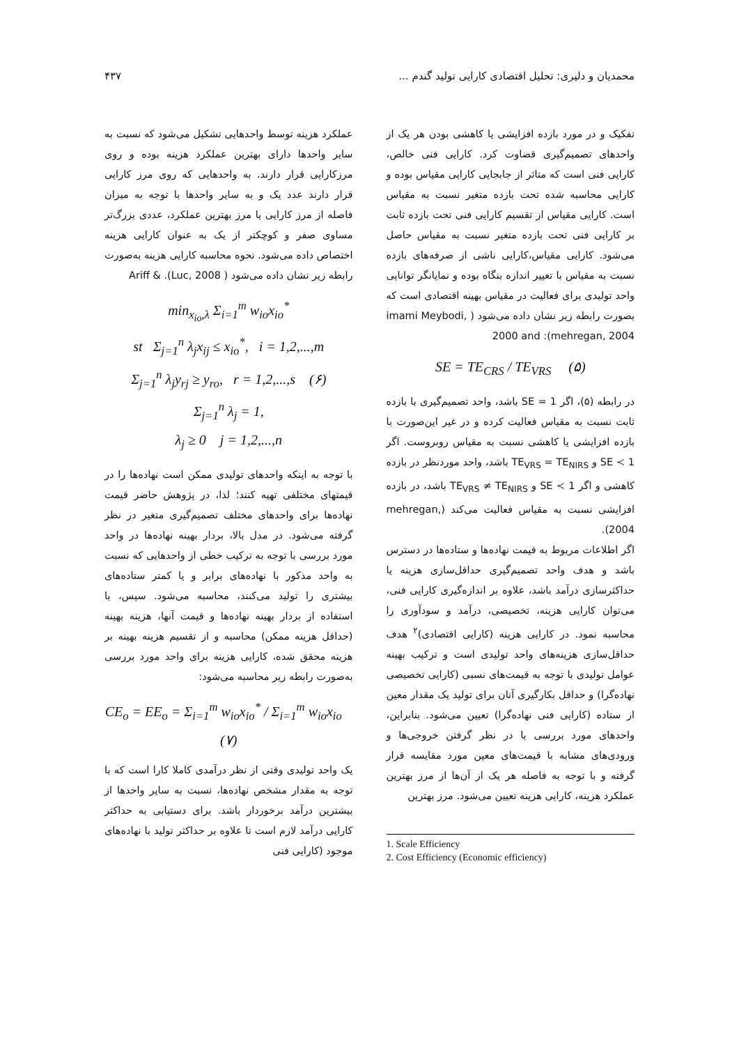محمدیان و دلیری: تحلیل اقتصادی کارایی تولید گندم ... ۴۳۷
تفکیک و در مورد بازده افزایشی یا کاهشی بودن هر یک از واحدهای تصمیم‌گیری قضاوت کرد. کارایی فنی خالص، کارایی فنی است که متاثر از جابجایی کارایی مقیاس بوده و کارایی محاسبه شده تحت بازده متغیر نسبت به مقیاس است. کارایی مقیاس از تقسیم کارایی فنی تحت بازده ثابت بر کارایی فنی تحت بازده متغیر نسبت به مقیاس حاصل می‌شود. کارایی مقیاس،کارایی ناشی از صرفه‌های بازده نسبت به مقیاس با تغییر اندازه بنگاه بوده و نمایانگر توانایی واحد تولیدی برای فعالیت در مقیاس بهینه اقتصادی است که بصورت رابطه زیر نشان داده می‌شود ( imami Meybodi, 2000 and :(mehregan, 2004
SE = TE<sub>CRS</sub> / TE<sub>VRS</sub> (۵)
در رابطه (۵)، اگر SE = 1 باشد، واحد تصمیم‌گیری با بازده ثابت نسبت به مقیاس فعالیت کرده و در غیر این‌صورت با بازده افزایشی یا کاهشی نسبت به مقیاس روبروست. اگر SE ≺ 1 و TE<sub>VRS</sub> = TE<sub>NIRS</sub> باشد، واحد موردنظر در بازده کاهشی و اگر SE ≺ 1 و TE<sub>VRS</sub> ≠ TE<sub>NIRS</sub> باشد، در بازده افزایشی نسبت به مقیاس فعالیت می‌کند (mehregan, 2004).
اگر اطلاعات مربوط به قیمت نهاده‌ها و ستاده‌ها در دسترس باشد و هدف واحد تصمیم‌گیری حداقل‌سازی هزینه یا حداکثرسازی درآمد باشد، علاوه بر اندازه‌گیری کارایی فنی، می‌توان کارایی هزینه، تخصیصی، درآمد و سودآوری را محاسبه نمود. در کارایی هزینه (کارایی اقتصادی)<sup>۲</sup> هدف حداقل‌سازی هزینه‌های واحد تولیدی است و ترکیب بهینه عوامل تولیدی با توجه به قیمت‌های نسبی (کارایی تخصیصی نهاده‌گرا) و حداقل بکارگیری آنان برای تولید یک مقدار معین از ستاده (کارایی فنی نهاده‌گرا) تعیین می‌شود. بنابراین، واحدهای مورد بررسی با در نظر گرفتن خروجی‌ها و ورودی‌های مشابه با قیمت‌های معین مورد مقایسه قرار گرفته و با توجه به فاصله هر یک از آن‌ها از مرز بهترین عملکرد هزینه، کارایی هزینه تعیین می‌شود. مرز بهترین
1. Scale Efficiency
2. Cost Efficiency (Economic efficiency)
عملکرد هزینه توسط واحدهایی تشکیل می‌شود که نسبت به سایر واحدها دارای بهترین عملکرد هزینه بوده و روی مرزکارایی قرار دارند. به واحدهایی که روی مرز کارایی قرار دارند عدد یک و به سایر واحدها با توجه به میزان فاصله از مرز کارایی یا مرز بهترین عملکرد، عددی بزرگ‌تر مساوی صفر و کوچکتر از یک به عنوان کارایی هزینه اختصاص داده می‌شود. نحوه محاسبه کارایی هزینه به‌صورت رابطه زیر نشان داده می‌شود ( Ariff & .(Luc, 2008
min<sub>x<sub>io</sub>,λ</sub> Σ<sub>i=1</sub><sup>m</sup> w<sub>io</sub>x<sub>io</sub><sup>*</sup>
st Σ<sub>j=1</sub><sup>n</sup> λ<sub>j</sub>x<sub>ij</sub> ≤ x<sub>io</sub><sup>*</sup>, i = 1,2,...,m
Σ<sub>j=1</sub><sup>n</sup> λ<sub>j</sub>y<sub>rj</sub> ≥ y<sub>ro</sub>, r = 1,2,...,s (۶)
Σ<sub>j=1</sub><sup>n</sup> λ<sub>j</sub> = 1,
λ<sub>j</sub> ≥ 0 j = 1,2,...,n
با توجه به اینکه واحدهای تولیدی ممکن است نهاده‌ها را در قیمتهای مختلفی تهیه کنند؛ لذا، در پژوهش حاضر قیمت نهاده‌ها برای واحدهای مختلف تصمیم‌گیری متغیر در نظر گرفته می‌شود. در مدل بالا، بردار بهینه نهاده‌ها در واحد مورد بررسی با توجه به ترکیب خطی از واحدهایی که نسبت به واحد مذکور با نهاده‌های برابر و یا کمتر ستاده‌های بیشتری را تولید می‌کنند، محاسبه می‌شود. سپس، با استفاده از بردار بهینه نهاده‌ها و قیمت آنها، هزینه بهینه (حداقل هزینه ممکن) محاسبه و از تقسیم هزینه بهینه بر هزینه محقق شده، کارایی هزینه برای واحد مورد بررسی به‌صورت رابطه زیر محاسبه می‌شود:
CE<sub>o</sub> = EE<sub>o</sub> = Σ<sub>i=1</sub><sup>m</sup> w<sub>io</sub>x<sub>io</sub><sup>*</sup> / Σ<sub>i=1</sub><sup>m</sup> w<sub>io</sub>x<sub>io</sub> (۷)
یک واحد تولیدی وقتی از نظر درآمدی کاملا کارا است که با توجه به مقدار مشخص نهاده‌ها، نسبت به سایر واحدها از بیشترین درآمد برخوردار باشد. برای دستیابی به حداکثر کارایی درآمد لازم است تا علاوه بر حداکثر تولید با نهاده‌های موجود (کارایی فنی